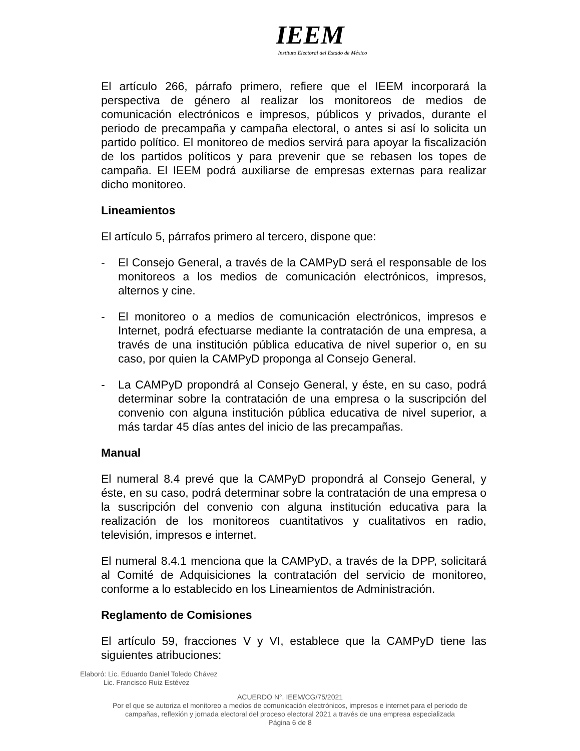IEEM
Instituto Electoral del Estado de México
El artículo 266, párrafo primero, refiere que el IEEM incorporará la perspectiva de género al realizar los monitoreos de medios de comunicación electrónicos e impresos, públicos y privados, durante el periodo de precampaña y campaña electoral, o antes si así lo solicita un partido político. El monitoreo de medios servirá para apoyar la fiscalización de los partidos políticos y para prevenir que se rebasen los topes de campaña. El IEEM podrá auxiliarse de empresas externas para realizar dicho monitoreo.
Lineamientos
El artículo 5, párrafos primero al tercero, dispone que:
- El Consejo General, a través de la CAMPyD será el responsable de los monitoreos a los medios de comunicación electrónicos, impresos, alternos y cine.
- El monitoreo o a medios de comunicación electrónicos, impresos e Internet, podrá efectuarse mediante la contratación de una empresa, a través de una institución pública educativa de nivel superior o, en su caso, por quien la CAMPyD proponga al Consejo General.
- La CAMPyD propondrá al Consejo General, y éste, en su caso, podrá determinar sobre la contratación de una empresa o la suscripción del convenio con alguna institución pública educativa de nivel superior, a más tardar 45 días antes del inicio de las precampañas.
Manual
El numeral 8.4 prevé que la CAMPyD propondrá al Consejo General, y éste, en su caso, podrá determinar sobre la contratación de una empresa o la suscripción del convenio con alguna institución educativa para la realización de los monitoreos cuantitativos y cualitativos en radio, televisión, impresos e internet.
El numeral 8.4.1 menciona que la CAMPyD, a través de la DPP, solicitará al Comité de Adquisiciones la contratación del servicio de monitoreo, conforme a lo establecido en los Lineamientos de Administración.
Reglamento de Comisiones
El artículo 59, fracciones V y VI, establece que la CAMPyD tiene las siguientes atribuciones:
Elaboró: Lic. Eduardo Daniel Toledo Chávez
Lic. Francisco Ruiz Estévez
ACUERDO N°. IEEM/CG/75/2021
Por el que se autoriza el monitoreo a medios de comunicación electrónicos, impresos e internet para el periodo de
campañas, reflexión y jornada electoral del proceso electoral 2021 a través de una empresa especializada
Página 6 de 8